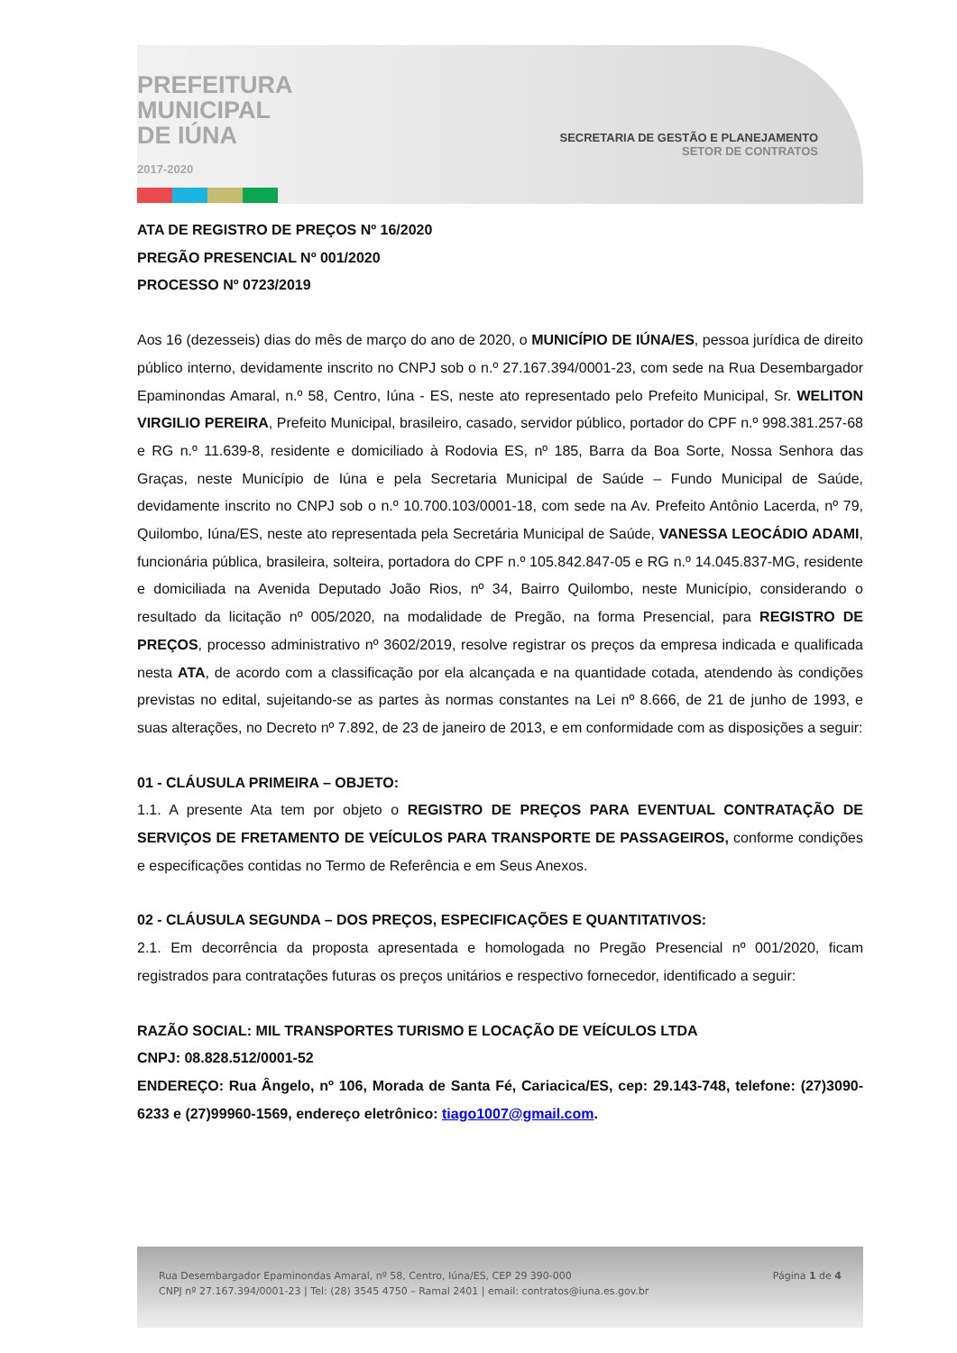PREFEITURA
MUNICIPAL
DE IÚNA
2017-2020
SECRETARIA DE GESTÃO E PLANEJAMENTO
SETOR DE CONTRATOS
ATA DE REGISTRO DE PREÇOS Nº 16/2020
PREGÃO PRESENCIAL Nº 001/2020
PROCESSO Nº 0723/2019
Aos 16 (dezesseis) dias do mês de março do ano de 2020, o MUNICÍPIO DE IÚNA/ES, pessoa jurídica de direito público interno, devidamente inscrito no CNPJ sob o n.º 27.167.394/0001-23, com sede na Rua Desembargador Epaminondas Amaral, n.º 58, Centro, Iúna - ES, neste ato representado pelo Prefeito Municipal, Sr. WELITON VIRGILIO PEREIRA, Prefeito Municipal, brasileiro, casado, servidor público, portador do CPF n.º 998.381.257-68 e RG n.º 11.639-8, residente e domiciliado à Rodovia ES, nº 185, Barra da Boa Sorte, Nossa Senhora das Graças, neste Município de Iúna e pela Secretaria Municipal de Saúde – Fundo Municipal de Saúde, devidamente inscrito no CNPJ sob o n.º 10.700.103/0001-18, com sede na Av. Prefeito Antônio Lacerda, nº 79, Quilombo, Iúna/ES, neste ato representada pela Secretária Municipal de Saúde, VANESSA LEOCÁDIO ADAMI, funcionária pública, brasileira, solteira, portadora do CPF n.º 105.842.847-05 e RG n.º 14.045.837-MG, residente e domiciliada na Avenida Deputado João Rios, nº 34, Bairro Quilombo, neste Município, considerando o resultado da licitação nº 005/2020, na modalidade de Pregão, na forma Presencial, para REGISTRO DE PREÇOS, processo administrativo nº 3602/2019, resolve registrar os preços da empresa indicada e qualificada nesta ATA, de acordo com a classificação por ela alcançada e na quantidade cotada, atendendo às condições previstas no edital, sujeitando-se as partes às normas constantes na Lei nº 8.666, de 21 de junho de 1993, e suas alterações, no Decreto nº 7.892, de 23 de janeiro de 2013, e em conformidade com as disposições a seguir:
01 - CLÁUSULA PRIMEIRA – OBJETO:
1.1. A presente Ata tem por objeto o REGISTRO DE PREÇOS PARA EVENTUAL CONTRATAÇÃO DE SERVIÇOS DE FRETAMENTO DE VEÍCULOS PARA TRANSPORTE DE PASSAGEIROS, conforme condições e especificações contidas no Termo de Referência e em Seus Anexos.
02 - CLÁUSULA SEGUNDA – DOS PREÇOS, ESPECIFICAÇÕES E QUANTITATIVOS:
2.1. Em decorrência da proposta apresentada e homologada no Pregão Presencial nº 001/2020, ficam registrados para contratações futuras os preços unitários e respectivo fornecedor, identificado a seguir:
RAZÃO SOCIAL: MIL TRANSPORTES TURISMO E LOCAÇÃO DE VEÍCULOS LTDA
CNPJ: 08.828.512/0001-52
ENDEREÇO: Rua Ângelo, nº 106, Morada de Santa Fé, Cariacica/ES, cep: 29.143-748, telefone: (27)3090-6233 e (27)99960-1569, endereço eletrônico: tiago1007@gmail.com.
Rua Desembargador Epaminondas Amaral, nº 58, Centro, Iúna/ES, CEP 29 390-000
CNPJ nº 27.167.394/0001-23 | Tel: (28) 3545 4750 – Ramal 2401 | email: contratos@iuna.es.gov.br
Página 1 de 4